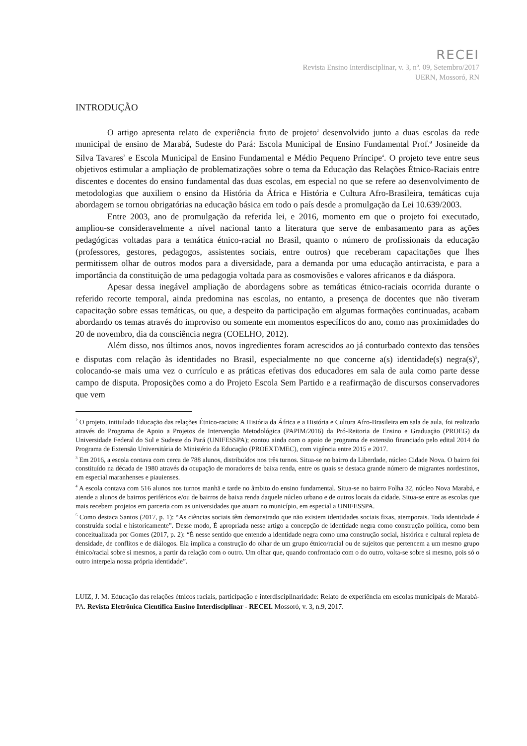RECEI
Revista Ensino Interdisciplinar, v. 3, nº. 09, Setembro/2017
UERN, Mossoró, RN
INTRODUÇÃO
O artigo apresenta relato de experiência fruto de projeto<sup>2</sup> desenvolvido junto a duas escolas da rede municipal de ensino de Marabá, Sudeste do Pará: Escola Municipal de Ensino Fundamental Prof.ª Josineide da Silva Tavares<sup>3</sup> e Escola Municipal de Ensino Fundamental e Médio Pequeno Príncipe<sup>4</sup>. O projeto teve entre seus objetivos estimular a ampliação de problematizações sobre o tema da Educação das Relações Étnico-Raciais entre discentes e docentes do ensino fundamental das duas escolas, em especial no que se refere ao desenvolvimento de metodologias que auxiliem o ensino da História da África e História e Cultura Afro-Brasileira, temáticas cuja abordagem se tornou obrigatórias na educação básica em todo o país desde a promulgação da Lei 10.639/2003.
Entre 2003, ano de promulgação da referida lei, e 2016, momento em que o projeto foi executado, ampliou-se consideravelmente a nível nacional tanto a literatura que serve de embasamento para as ações pedagógicas voltadas para a temática étnico-racial no Brasil, quanto o número de profissionais da educação (professores, gestores, pedagogos, assistentes sociais, entre outros) que receberam capacitações que lhes permitissem olhar de outros modos para a diversidade, para a demanda por uma educação antirracista, e para a importância da constituição de uma pedagogia voltada para as cosmovisões e valores africanos e da diáspora.
Apesar dessa inegável ampliação de abordagens sobre as temáticas étnico-raciais ocorrida durante o referido recorte temporal, ainda predomina nas escolas, no entanto, a presença de docentes que não tiveram capacitação sobre essas temáticas, ou que, a despeito da participação em algumas formações continuadas, acabam abordando os temas através do improviso ou somente em momentos específicos do ano, como nas proximidades do 20 de novembro, dia da consciência negra (COELHO, 2012).
Além disso, nos últimos anos, novos ingredientes foram acrescidos ao já conturbado contexto das tensões e disputas com relação às identidades no Brasil, especialmente no que concerne a(s) identidade(s) negra(s)<sup>5</sup>, colocando-se mais uma vez o currículo e as práticas efetivas dos educadores em sala de aula como parte desse campo de disputa. Proposições como a do Projeto Escola Sem Partido e a reafirmação de discursos conservadores que vem
<sup>2</sup> O projeto, intitulado Educação das relações Étnico-raciais: A História da África e a História e Cultura Afro-Brasileira em sala de aula, foi realizado através do Programa de Apoio a Projetos de Intervenção Metodológica (PAPIM/2016) da Pró-Reitoria de Ensino e Graduação (PROEG) da Universidade Federal do Sul e Sudeste do Pará (UNIFESSPA); contou ainda com o apoio de programa de extensão financiado pelo edital 2014 do Programa de Extensão Universitária do Ministério da Educação (PROEXT/MEC), com vigência entre 2015 e 2017.
<sup>3</sup> Em 2016, a escola contava com cerca de 788 alunos, distribuídos nos três turnos. Situa-se no bairro da Liberdade, núcleo Cidade Nova. O bairro foi constituído na década de 1980 através da ocupação de moradores de baixa renda, entre os quais se destaca grande número de migrantes nordestinos, em especial maranhenses e piauienses.
<sup>4</sup> A escola contava com 516 alunos nos turnos manhã e tarde no âmbito do ensino fundamental. Situa-se no bairro Folha 32, núcleo Nova Marabá, e atende a alunos de bairros periféricos e/ou de bairros de baixa renda daquele núcleo urbano e de outros locais da cidade. Situa-se entre as escolas que mais recebem projetos em parceria com as universidades que atuam no município, em especial a UNIFESSPA.
<sup>5</sup> Como destaca Santos (2017, p. 1): “As ciências sociais têm demonstrado que não existem identidades sociais fixas, atemporais. Toda identidade é construída social e historicamente”. Desse modo, É apropriada nesse artigo a concepção de identidade negra como construção política, como bem conceitualizada por Gomes (2017, p. 2): “É nesse sentido que entendo a identidade negra como uma construção social, histórica e cultural repleta de densidade, de conflitos e de diálogos. Ela implica a construção do olhar de um grupo étnico/racial ou de sujeitos que pertencem a um mesmo grupo étnico/racial sobre si mesmos, a partir da relação com o outro. Um olhar que, quando confrontado com o do outro, volta-se sobre si mesmo, pois só o outro interpela nossa própria identidade”.
LUIZ, J. M. Educação das relações étnicos raciais, participação e interdisciplinaridade: Relato de experiência em escolas municipais de Marabá- PA. Revista Eletrônica Científica Ensino Interdisciplinar - RECEI. Mossoró, v. 3, n.9, 2017.